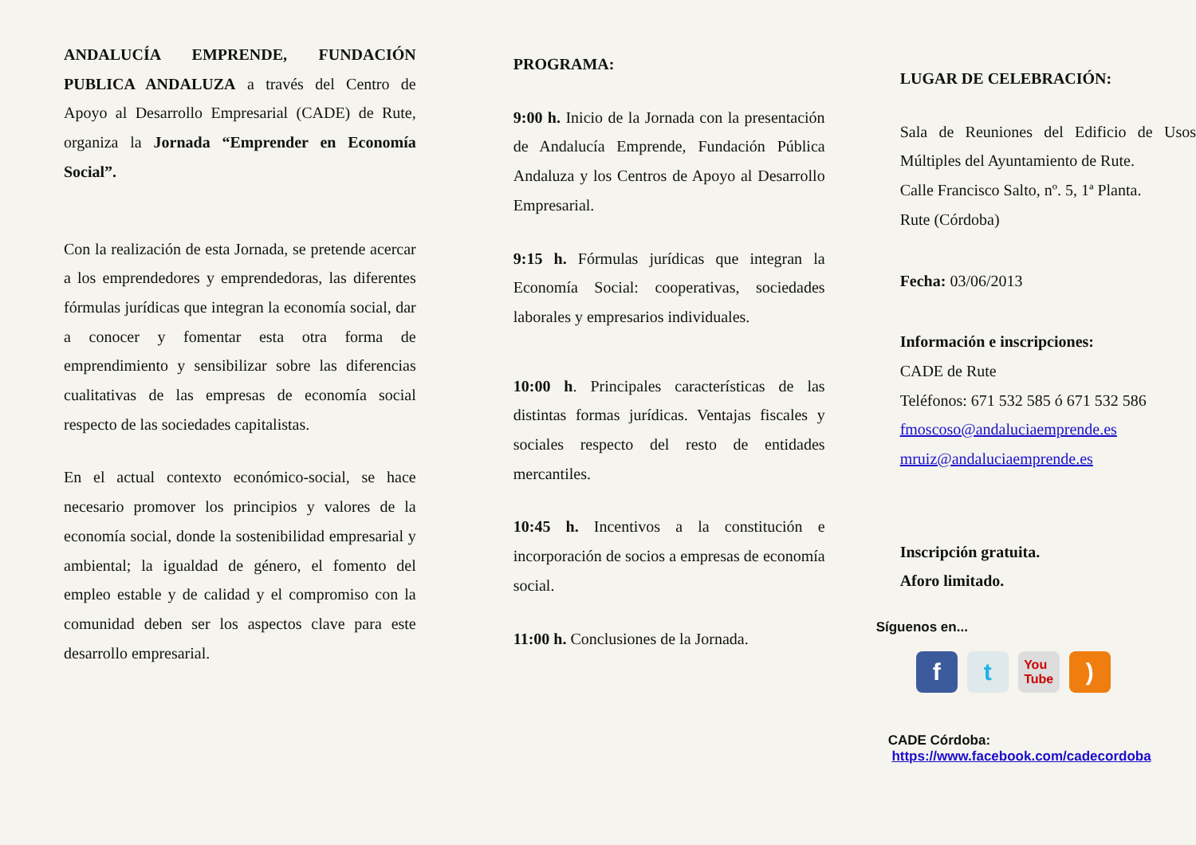ANDALUCÍA EMPRENDE, FUNDACIÓN PUBLICA ANDALUZA a través del Centro de Apoyo al Desarrollo Empresarial (CADE) de Rute, organiza la Jornada “Emprender en Economía Social”.
Con la realización de esta Jornada, se pretende acercar a los emprendedores y emprendedoras, las diferentes fórmulas jurídicas que integran la economía social, dar a conocer y fomentar esta otra forma de emprendimiento y sensibilizar sobre las diferencias cualitativas de las empresas de economía social respecto de las sociedades capitalistas.
En el actual contexto económico-social, se hace necesario promover los principios y valores de la economía social, donde la sostenibilidad empresarial y ambiental; la igualdad de género, el fomento del empleo estable y de calidad y el compromiso con la comunidad deben ser los aspectos clave para este desarrollo empresarial.
PROGRAMA:
9:00 h. Inicio de la Jornada con la presentación de Andalucía Emprende, Fundación Pública Andaluza y los Centros de Apoyo al Desarrollo Empresarial.
9:15 h. Fórmulas jurídicas que integran la Economía Social: cooperativas, sociedades laborales y empresarios individuales.
10:00 h. Principales características de las distintas formas jurídicas. Ventajas fiscales y sociales respecto del resto de entidades mercantiles.
10:45 h. Incentivos a la constitución e incorporación de socios a empresas de economía social.
11:00 h. Conclusiones de la Jornada.
LUGAR DE CELEBRACIÓN:
Sala de Reuniones del Edificio de Usos Múltiples del Ayuntamiento de Rute.
Calle Francisco Salto, nº. 5, 1ª Planta.
Rute (Córdoba)
Fecha: 03/06/2013
Información e inscripciones:
CADE de Rute
Teléfonos: 671 532 585 ó 671 532 586
fmoscoso@andaluciaemprende.es
mruiz@andaluciaemprende.es
Inscripción gratuita.
Aforo limitado.
Síguenos en...
f t
You
Tube
)
CADE Córdoba:
https://www.facebook.com/cadecordoba